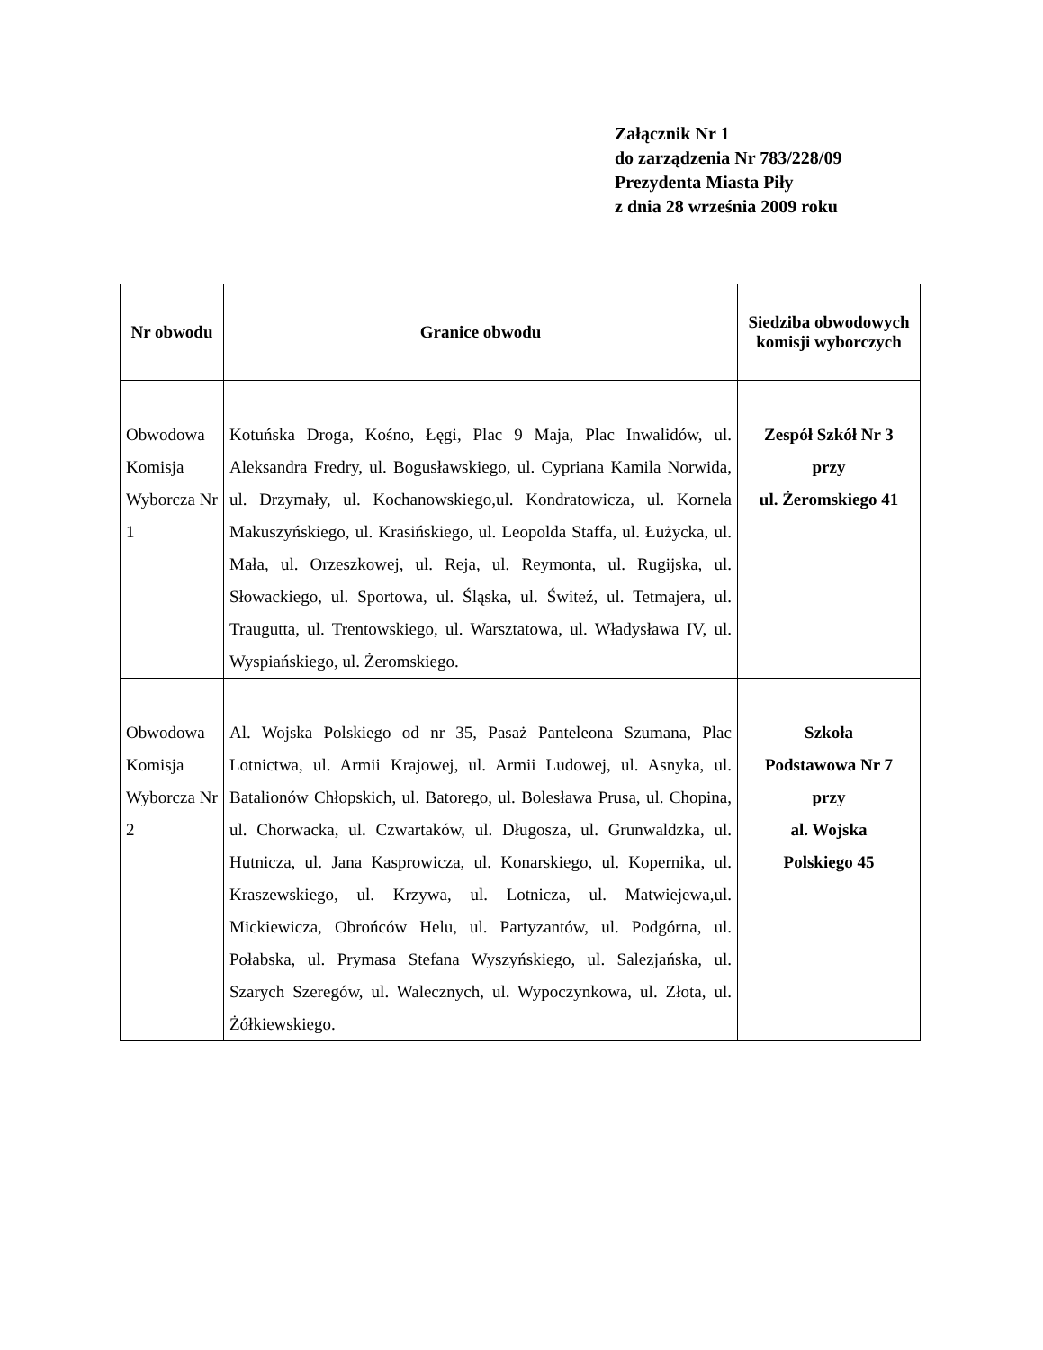Załącznik Nr 1
do zarządzenia Nr 783/228/09
Prezydenta Miasta Piły
z dnia 28 września 2009 roku
| Nr obwodu | Granice obwodu | Siedziba obwodowych komisji wyborczych |
| --- | --- | --- |
| Obwodowa Komisja Wyborcza Nr 1 | Kotuńska Droga, Kośno, Łęgi, Plac 9 Maja, Plac Inwalidów, ul. Aleksandra Fredry, ul. Bogusławskiego, ul. Cypriana Kamila Norwida, ul. Drzymały, ul. Kochanowskiego,ul. Kondratowicza, ul. Kornela Makuszyńskiego, ul. Krasińskiego, ul. Leopolda Staffa, ul. Łużycka, ul. Mała, ul. Orzeszkowej, ul. Reja, ul. Reymonta, ul. Rugijska, ul. Słowackiego, ul. Sportowa, ul. Śląska, ul. Świteź, ul. Tetmajera, ul. Traugutta, ul. Trentowskiego, ul. Warsztatowa, ul. Władysława IV, ul. Wyspiańskiego, ul. Żeromskiego. | Zespół Szkół Nr 3 przy ul. Żeromskiego 41 |
| Obwodowa Komisja Wyborcza Nr 2 | Al. Wojska Polskiego od nr 35, Pasaż Panteleona Szumana, Plac Lotnictwa, ul. Armii Krajowej, ul. Armii Ludowej, ul. Asnyka, ul. Batalionów Chłopskich, ul. Batorego, ul. Bolesława Prusa, ul. Chopina, ul. Chorwacka, ul. Czwartaków, ul. Długosza, ul. Grunwaldzka, ul. Hutnicza, ul. Jana Kasprowicza, ul. Konarskiego, ul. Kopernika, ul. Kraszewskiego, ul. Krzywa, ul. Lotnicza, ul. Matwiejewa,ul. Mickiewicza, Obrońców Helu, ul. Partyzantów, ul. Podgórna, ul. Połabska, ul. Prymasa Stefana Wyszyńskiego, ul. Salezjańska, ul. Szarych Szeregów, ul. Walecznych, ul. Wypoczynkowa, ul. Złota, ul. Żółkiewskiego. | Szkoła Podstawowa Nr 7 przy al. Wojska Polskiego 45 |